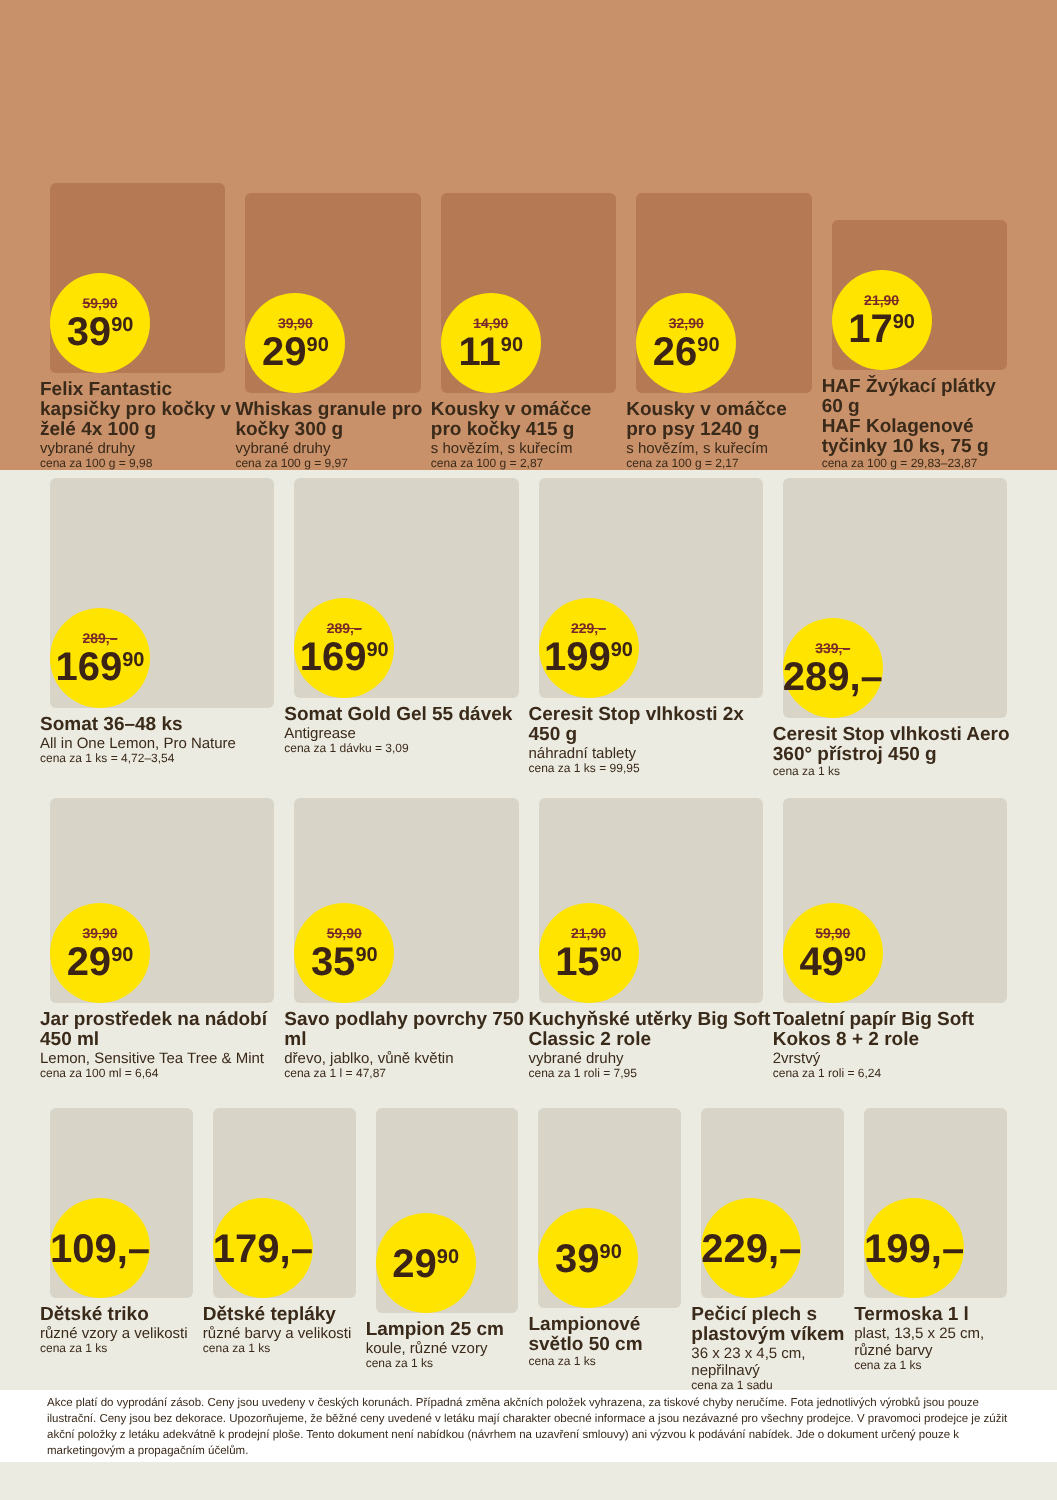59,90
39<sup>90</sup>
Felix Fantastic kapsičky pro kočky v želé 4x 100 g
vybrané druhy
cena za 100 g = 9,98
39,90
29<sup>90</sup>
Whiskas granule pro kočky 300 g
vybrané druhy
cena za 100 g = 9,97
14,90
11<sup>90</sup>
Kousky v omáčce pro kočky 415 g
s hovězím, s kuřecím
cena za 100 g = 2,87
32,90
26<sup>90</sup>
Kousky v omáčce pro psy 1240 g
s hovězím, s kuřecím
cena za 100 g = 2,17
21,90
17<sup>90</sup>
HAF Žvýkací plátky 60 g
HAF Kolagenové tyčinky 10 ks, 75 g
cena za 100 g = 29,83–23,87
289,–
169<sup>90</sup>
Somat 36–48 ks
All in One Lemon, Pro Nature
cena za 1 ks = 4,72–3,54
289,–
169<sup>90</sup>
Somat Gold Gel 55 dávek
Antigrease
cena za 1 dávku = 3,09
229,–
199<sup>90</sup>
Ceresit Stop vlhkosti 2x 450 g
náhradní tablety
cena za 1 ks = 99,95
339,–
289,–
Ceresit Stop vlhkosti Aero 360° přístroj 450 g
cena za 1 ks
39,90
29<sup>90</sup>
Jar prostředek na nádobí 450 ml
Lemon, Sensitive Tea Tree & Mint
cena za 100 ml = 6,64
59,90
35<sup>90</sup>
Savo podlahy povrchy 750 ml
dřevo, jablko, vůně květin
cena za 1 l = 47,87
21,90
15<sup>90</sup>
Kuchyňské utěrky Big Soft Classic 2 role
vybrané druhy
cena za 1 roli = 7,95
59,90
49<sup>90</sup>
Toaletní papír Big Soft Kokos 8 + 2 role
2vrstvý
cena za 1 roli = 6,24
109,–
Dětské triko
různé vzory a velikosti
cena za 1 ks
179,–
Dětské tepláky
různé barvy a velikosti
cena za 1 ks
29<sup>90</sup>
Lampion 25 cm
koule, různé vzory
cena za 1 ks
39<sup>90</sup>
Lampionové světlo 50 cm
cena za 1 ks
229,–
Pečicí plech s plastovým víkem
36 x 23 x 4,5 cm, nepřilnavý
cena za 1 sadu
199,–
Termoska 1 l
plast, 13,5 x 25 cm, různé barvy
cena za 1 ks
Akce platí do vyprodání zásob. Ceny jsou uvedeny v českých korunách. Případná změna akčních položek vyhrazena, za tiskové chyby neručíme. Fota jednotlivých výrobků jsou pouze ilustrační. Ceny jsou bez dekorace. Upozorňujeme, že běžné ceny uvedené v letáku mají charakter obecné informace a jsou nezávazné pro všechny prodejce. V pravomoci prodejce je zúžit akční položky z letáku adekvátně k prodejní ploše. Tento dokument není nabídkou (návrhem na uzavření smlouvy) ani výzvou k podávání nabídek. Jde o dokument určený pouze k marketingovým a propagačním účelům.